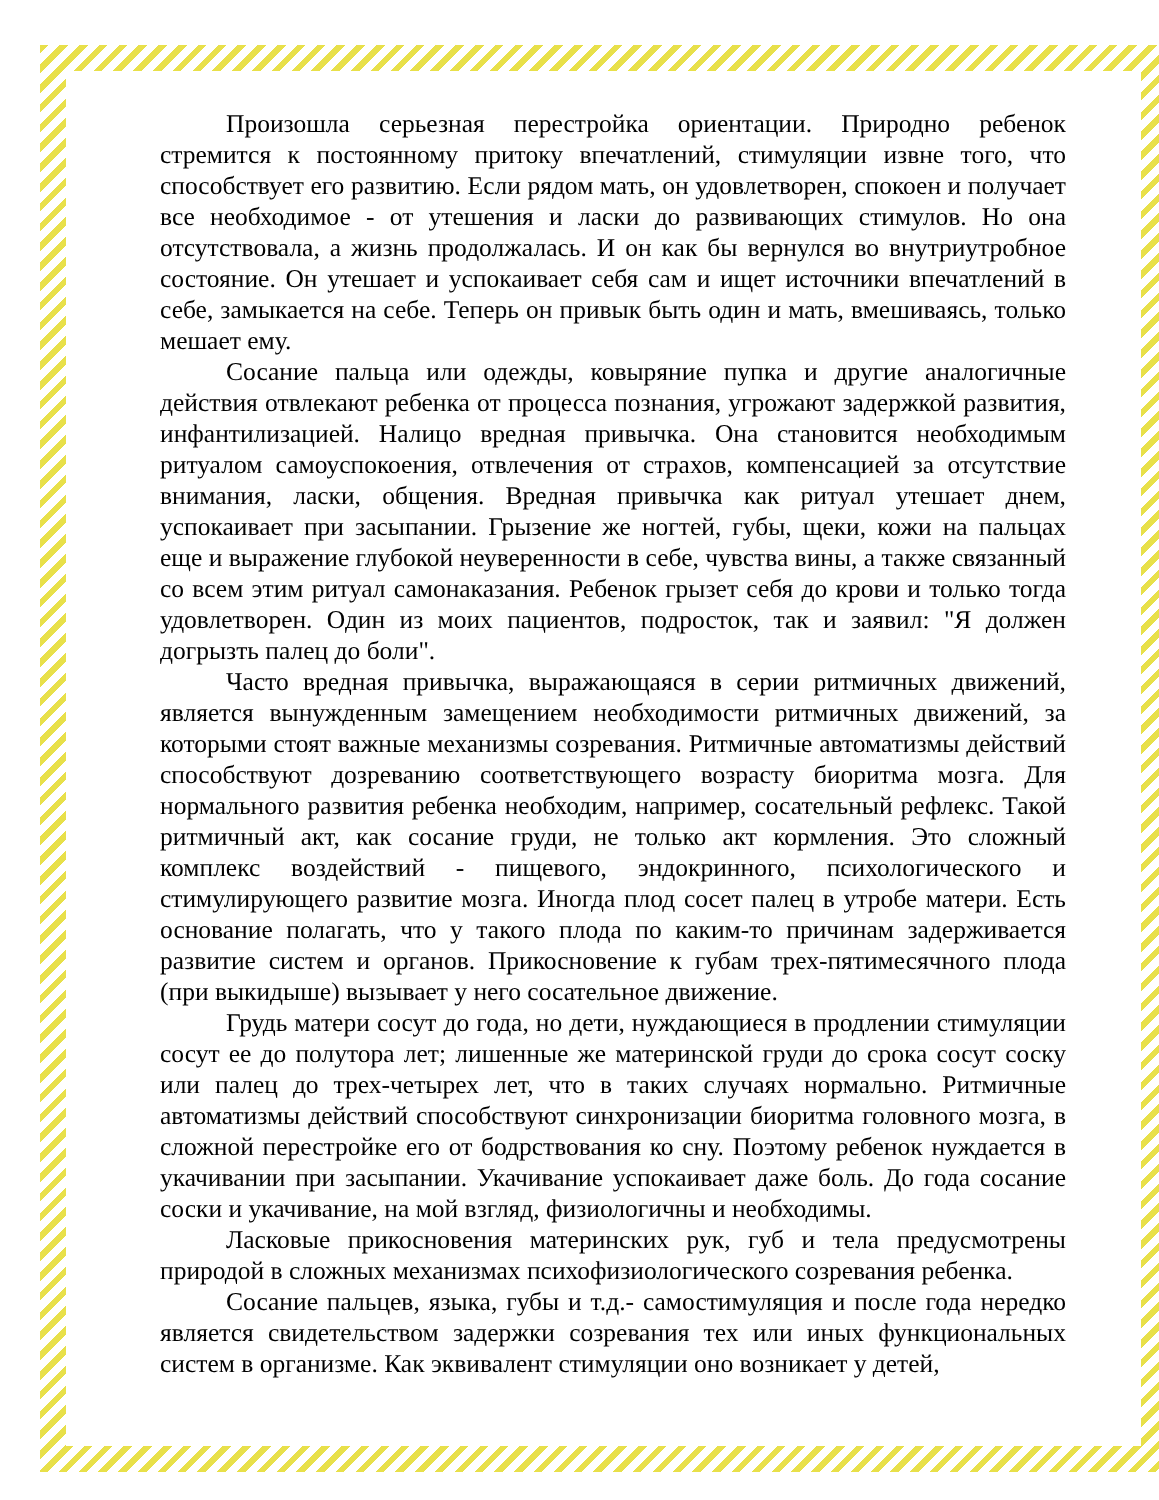Произошла серьезная перестройка ориентации. Природно ребенок стремится к постоянному притоку впечатлений, стимуляции извне того, что способствует его развитию. Если рядом мать, он удовлетворен, спокоен и получает все необходимое - от утешения и ласки до развивающих стимулов. Но она отсутствовала, а жизнь продолжалась. И он как бы вернулся во внутриутробное состояние. Он утешает и успокаивает себя сам и ищет источники впечатлений в себе, замыкается на себе. Теперь он привык быть один и мать, вмешиваясь, только мешает ему.
Сосание пальца или одежды, ковыряние пупка и другие аналогичные действия отвлекают ребенка от процесса познания, угрожают задержкой развития, инфантилизацией. Налицо вредная привычка. Она становится необходимым ритуалом самоуспокоения, отвлечения от страхов, компенсацией за отсутствие внимания, ласки, общения. Вредная привычка как ритуал утешает днем, успокаивает при засыпании. Грызение же ногтей, губы, щеки, кожи на пальцах еще и выражение глубокой неуверенности в себе, чувства вины, а также связанный со всем этим ритуал самонаказания. Ребенок грызет себя до крови и только тогда удовлетворен. Один из моих пациентов, подросток, так и заявил: "Я должен догрызть палец до боли".
Часто вредная привычка, выражающаяся в серии ритмичных движений, является вынужденным замещением необходимости ритмичных движений, за которыми стоят важные механизмы созревания. Ритмичные автоматизмы действий способствуют дозреванию соответствующего возрасту биоритма мозга. Для нормального развития ребенка необходим, например, сосательный рефлекс. Такой ритмичный акт, как сосание груди, не только акт кормления. Это сложный комплекс воздействий - пищевого, эндокринного, психологического и стимулирующего развитие мозга. Иногда плод сосет палец в утробе матери. Есть основание полагать, что у такого плода по каким-то причинам задерживается развитие систем и органов. Прикосновение к губам трех-пятимесячного плода (при выкидыше) вызывает у него сосательное движение.
Грудь матери сосут до года, но дети, нуждающиеся в продлении стимуляции сосут ее до полутора лет; лишенные же материнской груди до срока сосут соску или палец до трех-четырех лет, что в таких случаях нормально. Ритмичные автоматизмы действий способствуют синхронизации биоритма головного мозга, в сложной перестройке его от бодрствования ко сну. Поэтому ребенок нуждается в укачивании при засыпании. Укачивание успокаивает даже боль. До года сосание соски и укачивание, на мой взгляд, физиологичны и необходимы.
Ласковые прикосновения материнских рук, губ и тела предусмотрены природой в сложных механизмах психофизиологического созревания ребенка.
Сосание пальцев, языка, губы и т.д.- самостимуляция и после года нередко является свидетельством задержки созревания тех или иных функциональных систем в организме. Как эквивалент стимуляции оно возникает у детей,